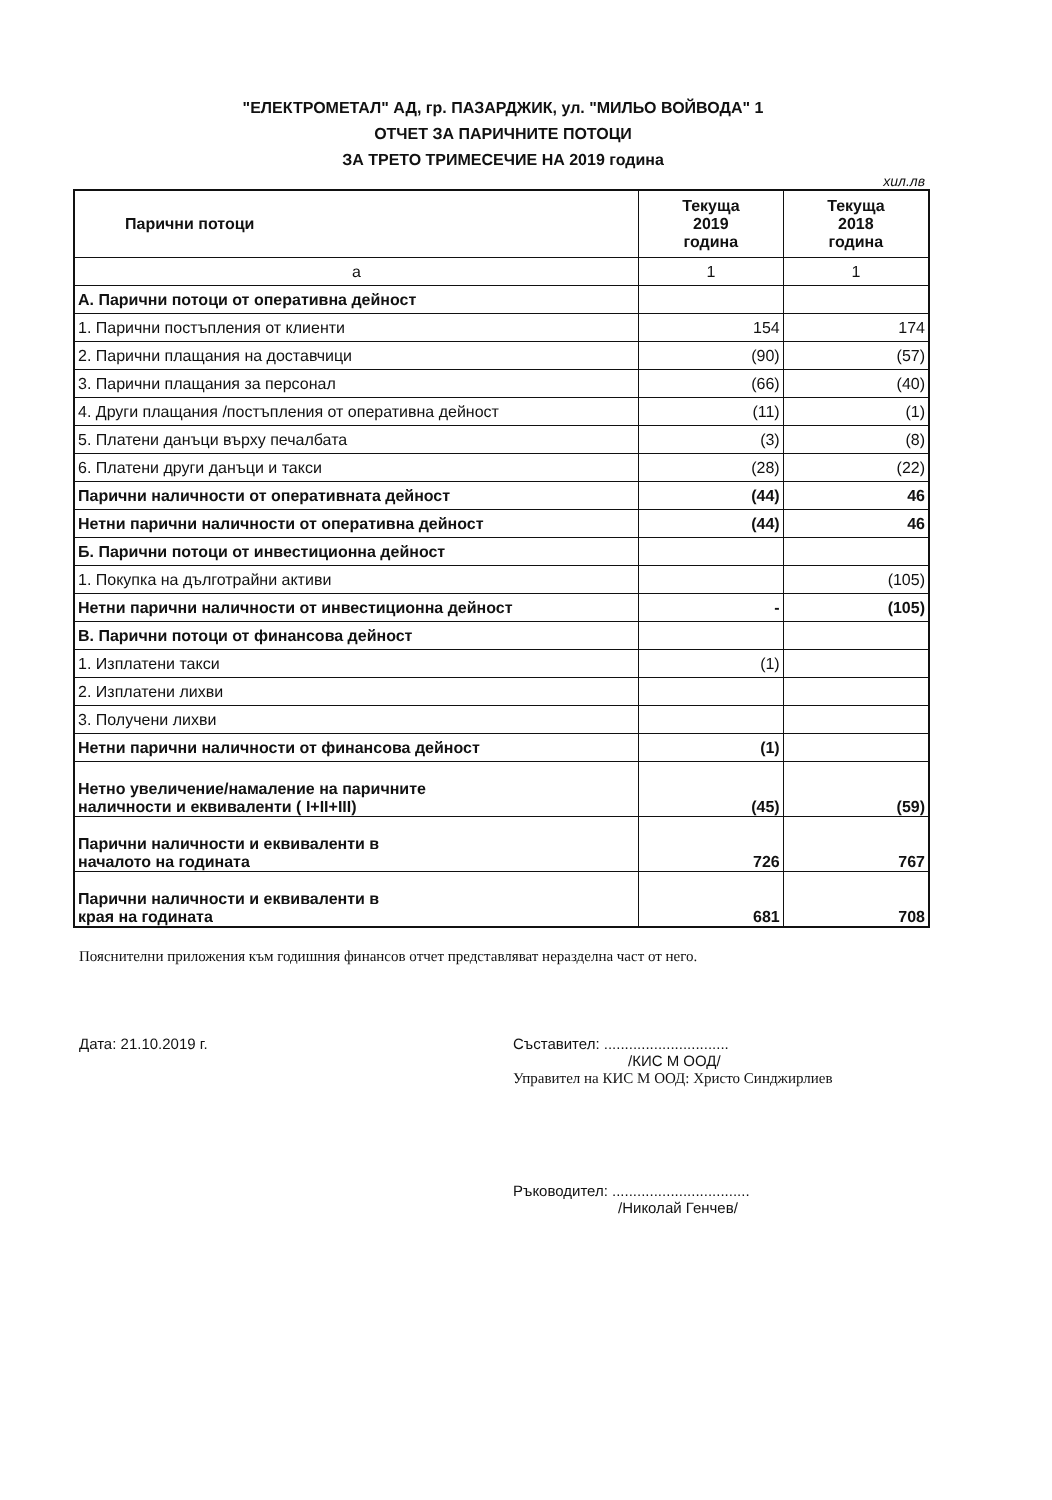"ЕЛЕКТРОМЕТАЛ" АД, гр. ПАЗАРДЖИК, ул. "МИЛЬО ВОЙВОДА" 1
ОТЧЕТ ЗА ПАРИЧНИТЕ ПОТОЦИ
ЗА ТРЕТО ТРИМЕСЕЧИЕ НА 2019 година
хил.лв
| Парични потоци | Текуща 2019 година | Текуща 2018 година |
| --- | --- | --- |
| а | 1 | 1 |
| А. Парични потоци от оперативна дейност | | |
| 1. Парични постъпления от клиенти | 154 | 174 |
| 2. Парични плащания на доставчици | (90) | (57) |
| 3. Парични плащания за персонал | (66) | (40) |
| 4. Други плащания /постъпления от оперативна дейност | (11) | (1) |
| 5. Платени данъци върху печалбата | (3) | (8) |
| 6. Платени други данъци и такси | (28) | (22) |
| Парични наличности от оперативната дейност | (44) | 46 |
| Нетни парични наличности от оперативна дейност | (44) | 46 |
| Б. Парични потоци от инвестиционна дейност | | |
| 1. Покупка на дълготрайни активи | | (105) |
| Нетни парични наличности от инвестиционна дейност | - | (105) |
| В. Парични потоци от финансова дейност | | |
| 1. Изплатени такси | (1) | |
| 2. Изплатени лихви | | |
| 3. Получени лихви | | |
| Нетни парични наличности от финансова дейност | (1) | |
| Нетно увеличение/намаление на паричните наличности и еквиваленти ( I+II+III) | (45) | (59) |
| Парични наличности и еквиваленти в началото на годината | 726 | 767 |
| Парични наличности и еквиваленти в края на годината | 681 | 708 |
Пояснителни приложения към годишния финансов отчет представляват неразделна част от него.
Дата: 21.10.2019 г. Съставител: ..............................
/КИС М ООД/
Управител на КИС М ООД: Христо Синджирлиев
Ръководител: .................................
/Николай Генчев/